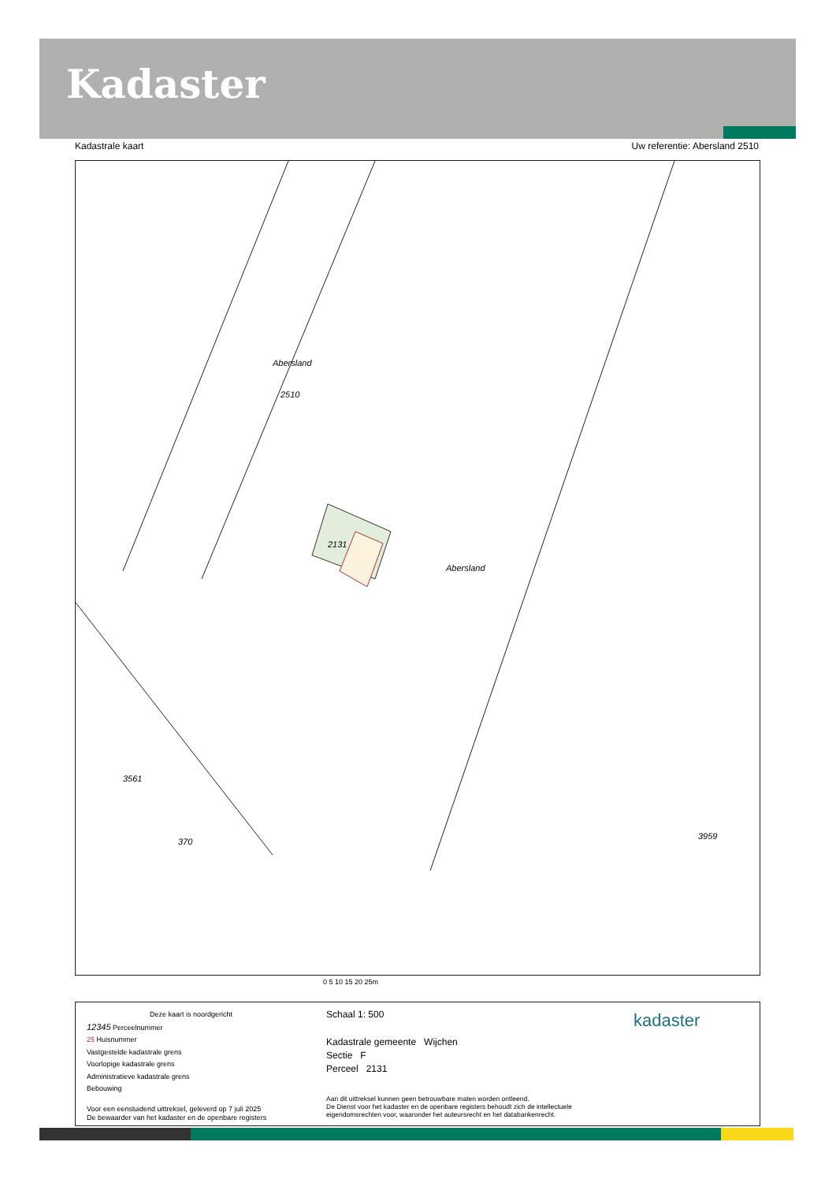Kadaster
Kadastrale kaart Uw referentie: Abersland 2510
2131
Abersland
2510
3561
370
3959
Abersland
0 5 10 15 20 25m
Deze kaart is noordgericht
12345 Perceelnummer
25 Huisnummer
Vastgestelde kadastrale grens
Voorlopige kadastrale grens
Administratieve kadastrale grens
Bebouwing
Voor een eensluidend uittreksel, geleverd op 7 juli 2025
De bewaarder van het kadaster en de openbare registers
Schaal 1: 500
Kadastrale gemeente Wijchen
Sectie F
Perceel 2131
Aan dit uittreksel kunnen geen betrouwbare maten worden ontleend.
De Dienst voor het kadaster en de openbare registers behoudt zich de intellectuele eigendomsrechten voor, waaronder het auteursrecht en het databankenrecht.
kadaster